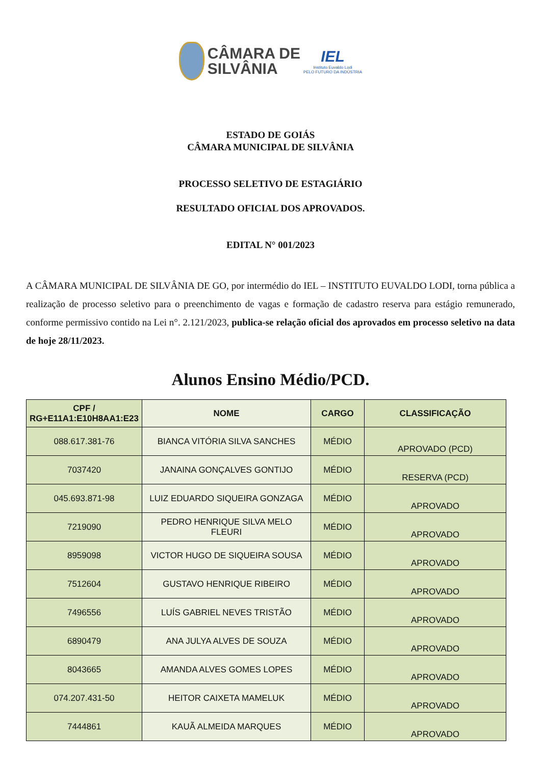CÂMARA DE
SILVÂNIA
IEL
Instituto Euvaldo Lodi
PELO FUTURO DA INDÚSTRIA
ESTADO DE GOIÁS
CÂMARA MUNICIPAL DE SILVÂNIA
PROCESSO SELETIVO DE ESTAGIÁRIO
RESULTADO OFICIAL DOS APROVADOS.
EDITAL N° 001/2023
A CÂMARA MUNICIPAL DE SILVÂNIA DE GO, por intermédio do IEL – INSTITUTO EUVALDO LODI, torna pública a realização de processo seletivo para o preenchimento de vagas e formação de cadastro reserva para estágio remunerado, conforme permissivo contido na Lei n°. 2.121/2023, publica-se relação oficial dos aprovados em processo seletivo na data de hoje 28/11/2023.
Alunos Ensino Médio/PCD.
| CPF / RG+E11A1:E10H8AA1:E23 | NOME | CARGO | CLASSIFICAÇÃO |
| --- | --- | --- | --- |
| 088.617.381-76 | BIANCA VITÓRIA SILVA SANCHES | MÉDIO | APROVADO (PCD) |
| 7037420 | JANAINA GONÇALVES GONTIJO | MÉDIO | RESERVA (PCD) |
| 045.693.871-98 | LUIZ EDUARDO SIQUEIRA GONZAGA | MÉDIO | APROVADO |
| 7219090 | PEDRO HENRIQUE SILVA MELO FLEURI | MÉDIO | APROVADO |
| 8959098 | VICTOR HUGO DE SIQUEIRA SOUSA | MÉDIO | APROVADO |
| 7512604 | GUSTAVO HENRIQUE RIBEIRO | MÉDIO | APROVADO |
| 7496556 | LUÍS GABRIEL NEVES TRISTÃO | MÉDIO | APROVADO |
| 6890479 | ANA JULYA ALVES DE SOUZA | MÉDIO | APROVADO |
| 8043665 | AMANDA ALVES GOMES LOPES | MÉDIO | APROVADO |
| 074.207.431-50 | HEITOR CAIXETA MAMELUK | MÉDIO | APROVADO |
| 7444861 | KAUÃ ALMEIDA MARQUES | MÉDIO | APROVADO |